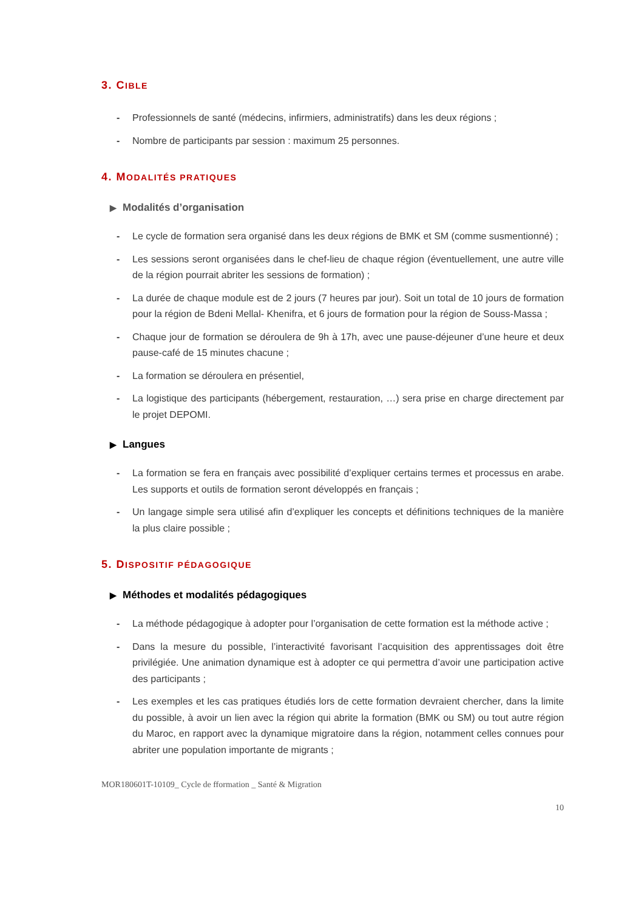3. CIBLE
- Professionnels de santé (médecins, infirmiers, administratifs) dans les deux régions ;
- Nombre de participants par session : maximum 25 personnes.
4. MODALITÉS PRATIQUES
▶ Modalités d’organisation
- Le cycle de formation sera organisé dans les deux régions de BMK et SM (comme susmentionné) ;
- Les sessions seront organisées dans le chef-lieu de chaque région (éventuellement, une autre ville de la région pourrait abriter les sessions de formation) ;
- La durée de chaque module est de 2 jours (7 heures par jour). Soit un total de 10 jours de formation pour la région de Bdeni Mellal- Khenifra, et 6 jours de formation pour la région de Souss-Massa ;
- Chaque jour de formation se déroulera de 9h à 17h, avec une pause-déjeuner d’une heure et deux pause-café de 15 minutes chacune ;
- La formation se déroulera en présentiel,
- La logistique des participants (hébergement, restauration, …) sera prise en charge directement par le projet DEPOMI.
▶ Langues
- La formation se fera en français avec possibilité d’expliquer certains termes et processus en arabe. Les supports et outils de formation seront développés en français ;
- Un langage simple sera utilisé afin d’expliquer les concepts et définitions techniques de la manière la plus claire possible ;
5. DISPOSITIF PÉDAGOGIQUE
▶ Méthodes et modalités pédagogiques
- La méthode pédagogique à adopter pour l’organisation de cette formation est la méthode active ;
- Dans la mesure du possible, l’interactivité favorisant l’acquisition des apprentissages doit être privilégiée. Une animation dynamique est à adopter ce qui permettra d’avoir une participation active des participants ;
- Les exemples et les cas pratiques étudiés lors de cette formation devraient chercher, dans la limite du possible, à avoir un lien avec la région qui abrite la formation (BMK ou SM) ou tout autre région du Maroc, en rapport avec la dynamique migratoire dans la région, notamment celles connues pour abriter une population importante de migrants ;
MOR180601T-10109_ Cycle de fformation _ Santé & Migration
10